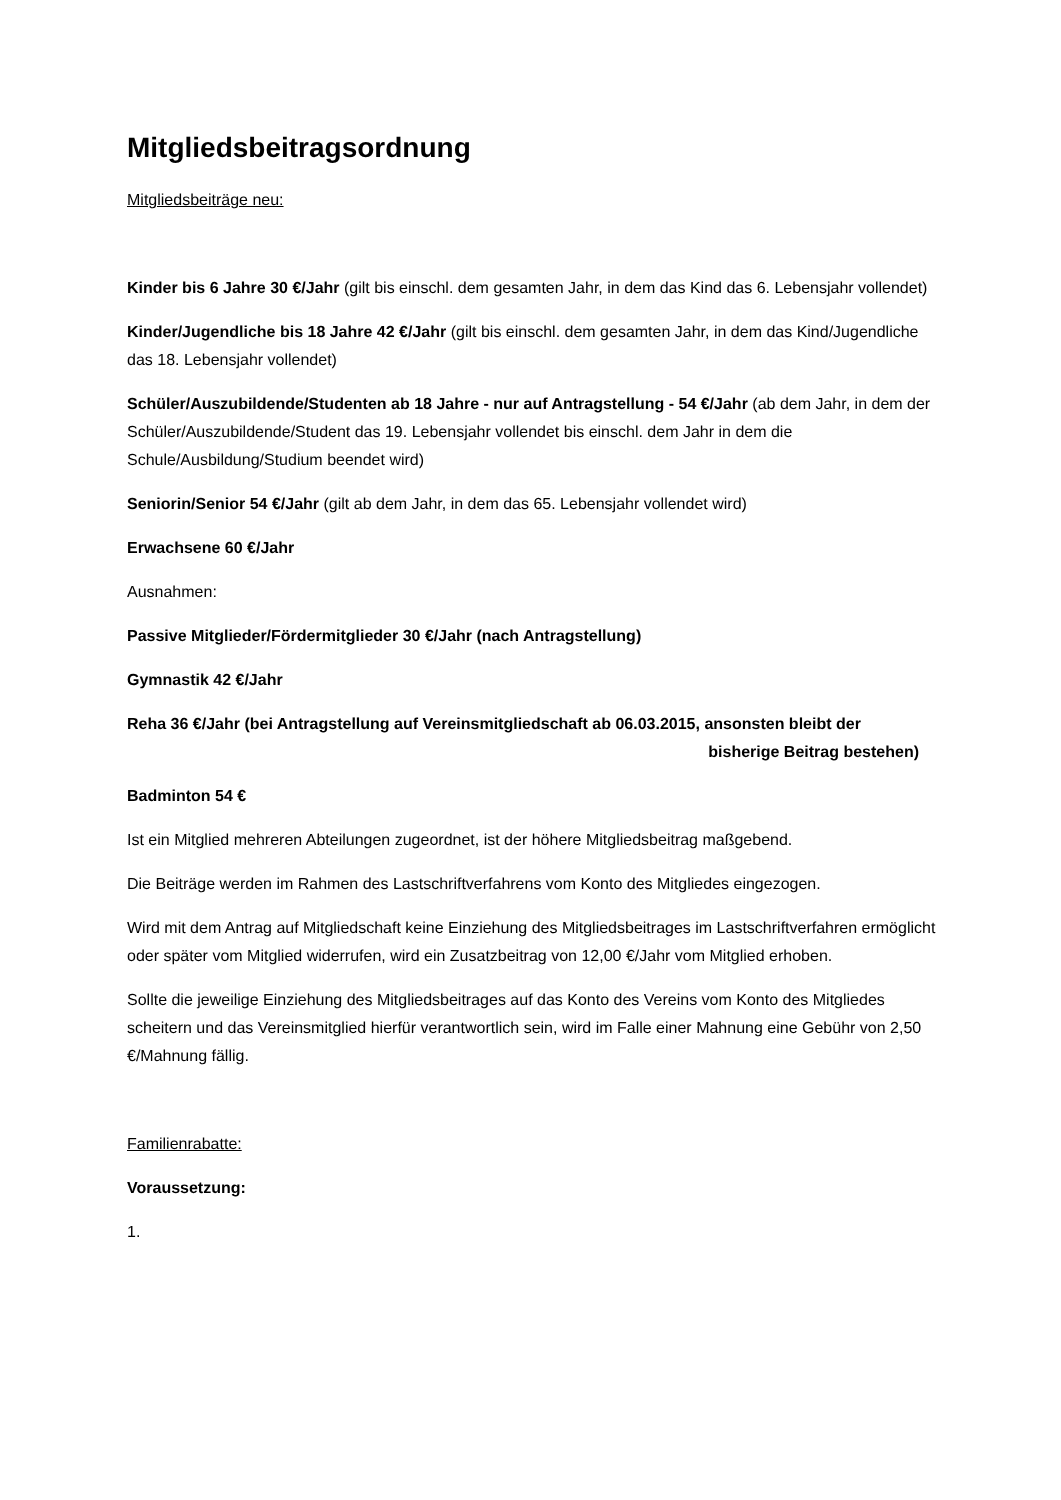Mitgliedsbeitragsordnung
Mitgliedsbeiträge neu:
Kinder bis 6 Jahre 30 €/Jahr (gilt bis einschl. dem gesamten Jahr, in dem das Kind das 6. Lebensjahr vollendet)
Kinder/Jugendliche bis 18 Jahre 42 €/Jahr (gilt bis einschl. dem gesamten Jahr, in dem das Kind/Jugendliche das 18. Lebensjahr vollendet)
Schüler/Auszubildende/Studenten ab 18 Jahre - nur auf Antragstellung - 54 €/Jahr (ab dem Jahr, in dem der Schüler/Auszubildende/Student das 19. Lebensjahr vollendet bis einschl. dem Jahr in dem die Schule/Ausbildung/Studium beendet wird)
Seniorin/Senior 54 €/Jahr (gilt ab dem Jahr, in dem das 65. Lebensjahr vollendet wird)
Erwachsene 60 €/Jahr
Ausnahmen:
Passive Mitglieder/Fördermitglieder 30 €/Jahr (nach Antragstellung)
Gymnastik 42 €/Jahr
Reha 36 €/Jahr (bei Antragstellung auf Vereinsmitgliedschaft ab 06.03.2015, ansonsten bleibt der
bisherige Beitrag bestehen)
Badminton 54 €
Ist ein Mitglied mehreren Abteilungen zugeordnet, ist der höhere Mitgliedsbeitrag maßgebend.
Die Beiträge werden im Rahmen des Lastschriftverfahrens vom Konto des Mitgliedes eingezogen.
Wird mit dem Antrag auf Mitgliedschaft keine Einziehung des Mitgliedsbeitrages im Lastschriftverfahren ermöglicht oder später vom Mitglied widerrufen, wird ein Zusatzbeitrag von 12,00 €/Jahr vom Mitglied erhoben.
Sollte die jeweilige Einziehung des Mitgliedsbeitrages auf das Konto des Vereins vom Konto des Mitgliedes scheitern und das Vereinsmitglied hierfür verantwortlich sein, wird im Falle einer Mahnung eine Gebühr von 2,50 €/Mahnung fällig.
Familienrabatte:
Voraussetzung:
1.